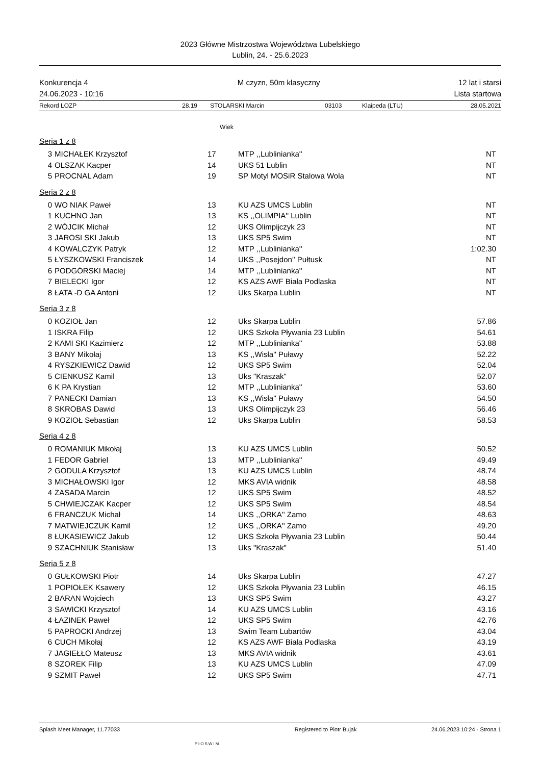2023 Główne Mistrzostwa Województwa Lubelskiego
Lublin, 24. - 25.6.2023
Konkurencja 4
24.06.2023 - 10:16
M czyzn, 50m klasyczny 12 lat i starsi
Lista startowa
Rekord LOZP 28.19 STOLARSKI Marcin 03103 Klaipeda (LTU) 28.05.2021
Wiek
Seria 1 z 8
| 3 | MICHAŁEK Krzysztof | 17 | MTP ,,Lublinianka'' | NT |
| 4 | OLSZAK Kacper | 14 | UKS 51 Lublin | NT |
| 5 | PROCNAL Adam | 19 | SP Motyl MOSiR Stalowa Wola | NT |
Seria 2 z 8
| 0 | WO NIAK Paweł | 13 | KU AZS UMCS Lublin | NT |
| 1 | KUCHNO Jan | 13 | KS ,,OLIMPIA'' Lublin | NT |
| 2 | WÓJCIK Michał | 12 | UKS Olimpijczyk 23 | NT |
| 3 | JAROSI SKI Jakub | 13 | UKS SP5 Swim | NT |
| 4 | KOWALCZYK Patryk | 12 | MTP ,,Lublinianka'' | 1:02.30 |
| 5 | ŁYSZKOWSKI Franciszek | 14 | UKS ,,Posejdon'' Pułtusk | NT |
| 6 | PODGÓRSKI Maciej | 14 | MTP ,,Lublinianka'' | NT |
| 7 | BIELECKI Igor | 12 | KS AZS AWF Biała Podlaska | NT |
| 8 | ŁATA -D GA Antoni | 12 | Uks Skarpa Lublin | NT |
Seria 3 z 8
| 0 | KOZIOŁ Jan | 12 | Uks Skarpa Lublin | 57.86 |
| 1 | ISKRA Filip | 12 | UKS Szkoła Pływania 23 Lublin | 54.61 |
| 2 | KAMI SKI Kazimierz | 12 | MTP ,,Lublinianka'' | 53.88 |
| 3 | BANY Mikołaj | 13 | KS ,,Wisła'' Puławy | 52.22 |
| 4 | RYSZKIEWICZ Dawid | 12 | UKS SP5 Swim | 52.04 |
| 5 | CIENKUSZ Kamil | 13 | Uks "Kraszak" | 52.07 |
| 6 | K PA Krystian | 12 | MTP ,,Lublinianka'' | 53.60 |
| 7 | PANECKI Damian | 13 | KS ,,Wisła'' Puławy | 54.50 |
| 8 | SKROBAS Dawid | 13 | UKS Olimpijczyk 23 | 56.46 |
| 9 | KOZIOŁ Sebastian | 12 | Uks Skarpa Lublin | 58.53 |
Seria 4 z 8
| 0 | ROMANIUK Mikołaj | 13 | KU AZS UMCS Lublin | 50.52 |
| 1 | FEDOR Gabriel | 13 | MTP ,,Lublinianka'' | 49.49 |
| 2 | GODULA Krzysztof | 13 | KU AZS UMCS Lublin | 48.74 |
| 3 | MICHAŁOWSKI Igor | 12 | MKS AVIA widnik | 48.58 |
| 4 | ZASADA Marcin | 12 | UKS SP5 Swim | 48.52 |
| 5 | CHWIEJCZAK Kacper | 12 | UKS SP5 Swim | 48.54 |
| 6 | FRANCZUK Michał | 14 | UKS ,,ORKA'' Zamo | 48.63 |
| 7 | MATWIEJCZUK Kamil | 12 | UKS ,,ORKA'' Zamo | 49.20 |
| 8 | ŁUKASIEWICZ Jakub | 12 | UKS Szkoła Pływania 23 Lublin | 50.44 |
| 9 | SZACHNIUK Stanisław | 13 | Uks "Kraszak" | 51.40 |
Seria 5 z 8
| 0 | GUŁKOWSKI Piotr | 14 | Uks Skarpa Lublin | 47.27 |
| 1 | POPIOŁEK Ksawery | 12 | UKS Szkoła Pływania 23 Lublin | 46.15 |
| 2 | BARAN Wojciech | 13 | UKS SP5 Swim | 43.27 |
| 3 | SAWICKI Krzysztof | 14 | KU AZS UMCS Lublin | 43.16 |
| 4 | ŁAZINEK Paweł | 12 | UKS SP5 Swim | 42.76 |
| 5 | PAPROCKI Andrzej | 13 | Swim Team Lubartów | 43.04 |
| 6 | CUCH Mikołaj | 12 | KS AZS AWF Biała Podlaska | 43.19 |
| 7 | JAGIEŁŁO Mateusz | 13 | MKS AVIA widnik | 43.61 |
| 8 | SZOREK Filip | 13 | KU AZS UMCS Lublin | 47.09 |
| 9 | SZMIT Paweł | 12 | UKS SP5 Swim | 47.71 |
Splash Meet Manager, 11.77033 PIOSWIM Registered to Piotr Bujak 24.06.2023 10:24 - Strona 1